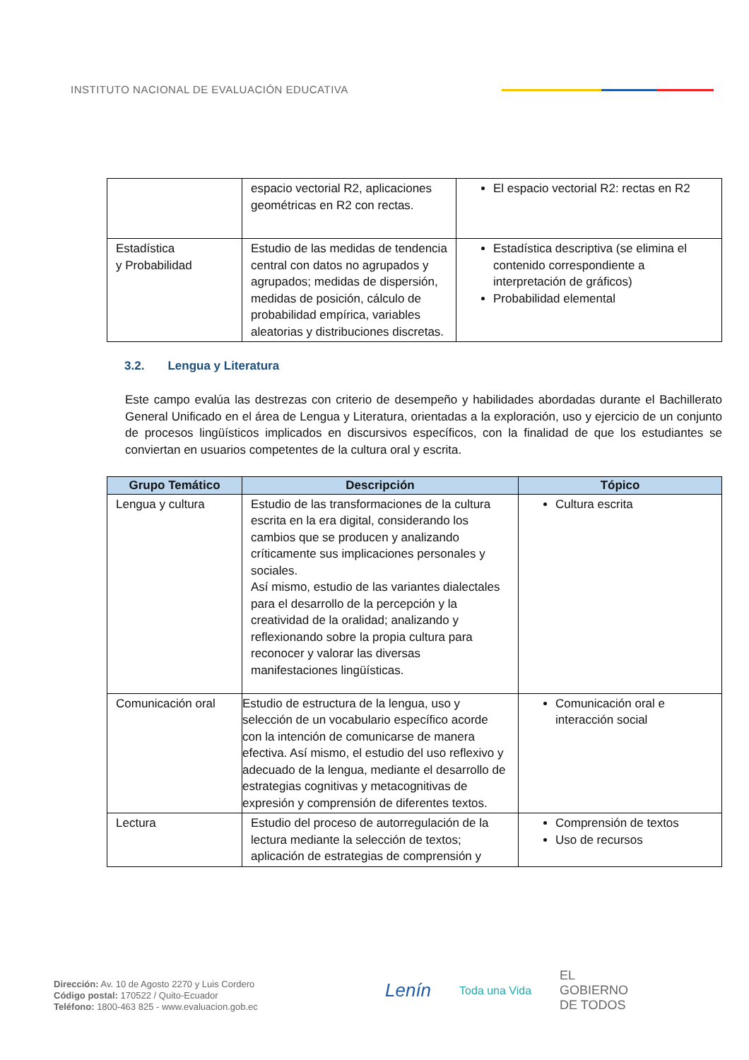INSTITUTO NACIONAL DE EVALUACIÓN EDUCATIVA
| | espacio vectorial R2, aplicaciones geométricas en R2 con rectas. | El espacio vectorial R2: rectas en R2 |
| Estadística y Probabilidad | Estudio de las medidas de tendencia central con datos no agrupados y agrupados; medidas de dispersión, medidas de posición, cálculo de probabilidad empírica, variables aleatorias y distribuciones discretas. | Estadística descriptiva (se elimina el contenido correspondiente a interpretación de gráficos) Probabilidad elemental |
3.2. Lengua y Literatura
Este campo evalúa las destrezas con criterio de desempeño y habilidades abordadas durante el Bachillerato General Unificado en el área de Lengua y Literatura, orientadas a la exploración, uso y ejercicio de un conjunto de procesos lingüísticos implicados en discursivos específicos, con la finalidad de que los estudiantes se conviertan en usuarios competentes de la cultura oral y escrita.
| Grupo Temático | Descripción | Tópico |
| --- | --- | --- |
| Lengua y cultura | Estudio de las transformaciones de la cultura escrita en la era digital, considerando los cambios que se producen y analizando críticamente sus implicaciones personales y sociales. Así mismo, estudio de las variantes dialectales para el desarrollo de la percepción y la creatividad de la oralidad; analizando y reflexionando sobre la propia cultura para reconocer y valorar las diversas manifestaciones lingüísticas. | Cultura escrita |
| Comunicación oral | Estudio de estructura de la lengua, uso y selección de un vocabulario específico acorde con la intención de comunicarse de manera efectiva. Así mismo, el estudio del uso reflexivo y adecuado de la lengua, mediante el desarrollo de estrategias cognitivas y metacognitivas de expresión y comprensión de diferentes textos. | Comunicación oral e interacción social |
| Lectura | Estudio del proceso de autorregulación de la lectura mediante la selección de textos; aplicación de estrategias de comprensión y | Comprensión de textos Uso de recursos |
Dirección: Av. 10 de Agosto 2270 y Luis Cordero
Código postal: 170522 / Quito-Ecuador
Teléfono: 1800-463 825 - www.evaluacion.gob.ec
Lenín Toda una Vida EL
GOBIERNO
DE TODOS